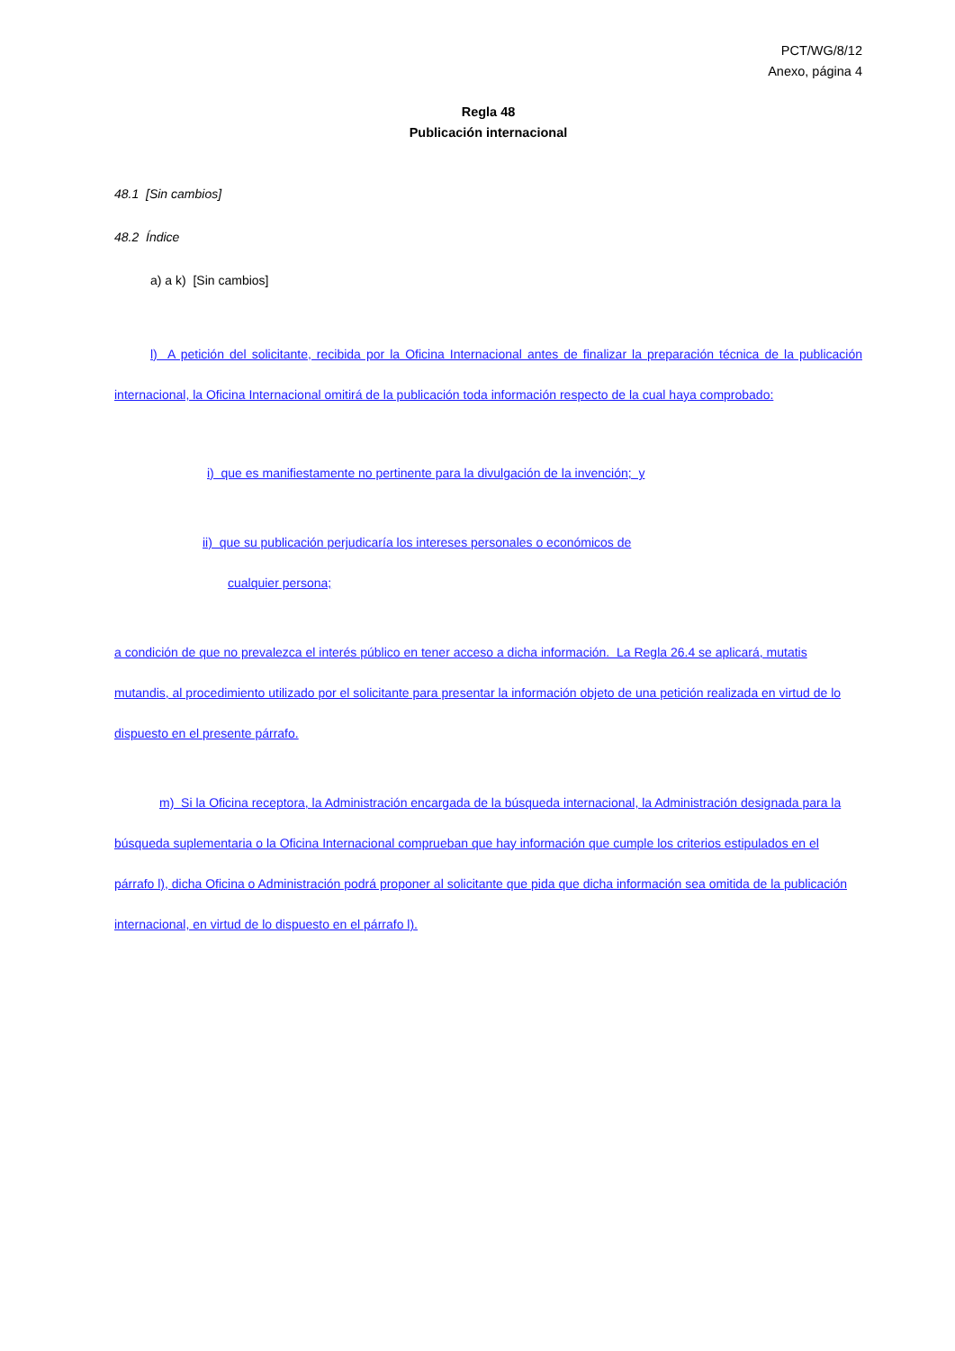PCT/WG/8/12
Anexo, página 4
Regla 48
Publicación internacional
48.1 [Sin cambios]
48.2 Índice
a) a k) [Sin cambios]
l) A petición del solicitante, recibida por la Oficina Internacional antes de finalizar la preparación técnica de la publicación internacional, la Oficina Internacional omitirá de la publicación toda información respecto de la cual haya comprobado:
i) que es manifiestamente no pertinente para la divulgación de la invención; y
ii) que su publicación perjudicaría los intereses personales o económicos de
cualquier persona;
a condición de que no prevalezca el interés público en tener acceso a dicha información. La Regla 26.4 se aplicará, mutatis mutandis, al procedimiento utilizado por el solicitante para presentar la información objeto de una petición realizada en virtud de lo dispuesto en el presente párrafo.
m) Si la Oficina receptora, la Administración encargada de la búsqueda internacional, la Administración designada para la búsqueda suplementaria o la Oficina Internacional comprueban que hay información que cumple los criterios estipulados en el párrafo l), dicha Oficina o Administración podrá proponer al solicitante que pida que dicha información sea omitida de la publicación internacional, en virtud de lo dispuesto en el párrafo l).